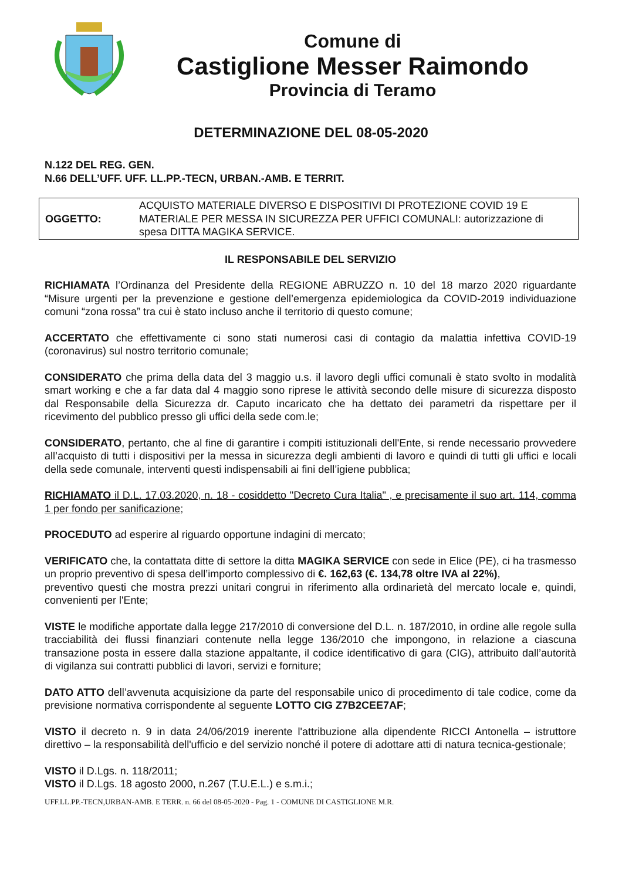Comune di
Castiglione Messer Raimondo
Provincia di Teramo
DETERMINAZIONE DEL 08-05-2020
N.122 DEL REG. GEN.
N.66 DELL’UFF. UFF. LL.PP.-TECN, URBAN.-AMB. E TERRIT.
| OGGETTO: | ACQUISTO MATERIALE DIVERSO E DISPOSITIVI DI PROTEZIONE COVID 19 E MATERIALE PER MESSA IN SICUREZZA PER UFFICI COMUNALI: autorizzazione di spesa DITTA MAGIKA SERVICE. |
IL RESPONSABILE DEL SERVIZIO
RICHIAMATA l’Ordinanza del Presidente della REGIONE ABRUZZO n. 10 del 18 marzo 2020 riguardante “Misure urgenti per la prevenzione e gestione dell’emergenza epidemiologica da COVID-2019 individuazione comuni “zona rossa” tra cui è stato incluso anche il territorio di questo comune;
ACCERTATO che effettivamente ci sono stati numerosi casi di contagio da malattia infettiva COVID-19 (coronavirus) sul nostro territorio comunale;
CONSIDERATO che prima della data del 3 maggio u.s. il lavoro degli uffici comunali è stato svolto in modalità smart working e che a far data dal 4 maggio sono riprese le attività secondo delle misure di sicurezza disposto dal Responsabile della Sicurezza dr. Caputo incaricato che ha dettato dei parametri da rispettare per il ricevimento del pubblico presso gli uffici della sede com.le;
CONSIDERATO, pertanto, che al fine di garantire i compiti istituzionali dell'Ente, si rende necessario provvedere all’acquisto di tutti i dispositivi per la messa in sicurezza degli ambienti di lavoro e quindi di tutti gli uffici e locali della sede comunale, interventi questi indispensabili ai fini dell’igiene pubblica;
RICHIAMATO il D.L. 17.03.2020, n. 18 - cosiddetto "Decreto Cura Italia" , e precisamente il suo art. 114, comma 1 per fondo per sanificazione;
PROCEDUTO ad esperire al riguardo opportune indagini di mercato;
VERIFICATO che, la contattata ditte di settore la ditta MAGIKA SERVICE con sede in Elice (PE), ci ha trasmesso un proprio preventivo di spesa dell’importo complessivo di €. 162,63 (€. 134,78 oltre IVA al 22%),
preventivo questi che mostra prezzi unitari congrui in riferimento alla ordinarietà del mercato locale e, quindi, convenienti per l'Ente;
VISTE le modifiche apportate dalla legge 217/2010 di conversione del D.L. n. 187/2010, in ordine alle regole sulla tracciabilità dei flussi finanziari contenute nella legge 136/2010 che impongono, in relazione a ciascuna transazione posta in essere dalla stazione appaltante, il codice identificativo di gara (CIG), attribuito dall’autorità di vigilanza sui contratti pubblici di lavori, servizi e forniture;
DATO ATTO dell’avvenuta acquisizione da parte del responsabile unico di procedimento di tale codice, come da previsione normativa corrispondente al seguente LOTTO CIG Z7B2CEE7AF;
VISTO il decreto n. 9 in data 24/06/2019 inerente l'attribuzione alla dipendente RICCI Antonella – istruttore direttivo – la responsabilità dell'ufficio e del servizio nonché il potere di adottare atti di natura tecnica-gestionale;
VISTO il D.Lgs. n. 118/2011;
VISTO il D.Lgs. 18 agosto 2000, n.267 (T.U.E.L.) e s.m.i.;
UFF.LL.PP.-TECN,URBAN-AMB. E TERR. n. 66 del 08-05-2020 - Pag. 1 - COMUNE DI CASTIGLIONE M.R.